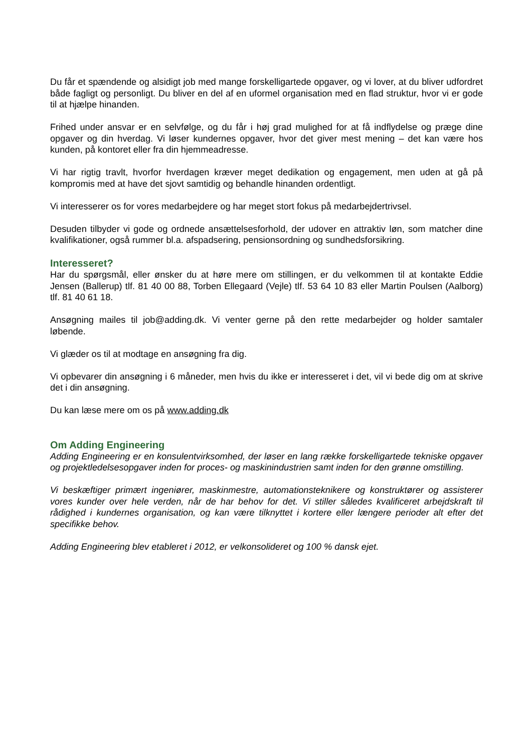Du får et spændende og alsidigt job med mange forskelligartede opgaver, og vi lover, at du bliver udfordret både fagligt og personligt. Du bliver en del af en uformel organisation med en flad struktur, hvor vi er gode til at hjælpe hinanden.
Frihed under ansvar er en selvfølge, og du får i høj grad mulighed for at få indflydelse og præge dine opgaver og din hverdag. Vi løser kundernes opgaver, hvor det giver mest mening – det kan være hos kunden, på kontoret eller fra din hjemmeadresse.
Vi har rigtig travlt, hvorfor hverdagen kræver meget dedikation og engagement, men uden at gå på kompromis med at have det sjovt samtidig og behandle hinanden ordentligt.
Vi interesserer os for vores medarbejdere og har meget stort fokus på medarbejdertrivsel.
Desuden tilbyder vi gode og ordnede ansættelsesforhold, der udover en attraktiv løn, som matcher dine kvalifikationer, også rummer bl.a. afspadsering, pensionsordning og sundhedsforsikring.
Interesseret?
Har du spørgsmål, eller ønsker du at høre mere om stillingen, er du velkommen til at kontakte Eddie Jensen (Ballerup) tlf. 81 40 00 88, Torben Ellegaard (Vejle) tlf. 53 64 10 83 eller Martin Poulsen (Aalborg) tlf. 81 40 61 18.
Ansøgning mailes til job@adding.dk. Vi venter gerne på den rette medarbejder og holder samtaler løbende.
Vi glæder os til at modtage en ansøgning fra dig.
Vi opbevarer din ansøgning i 6 måneder, men hvis du ikke er interesseret i det, vil vi bede dig om at skrive det i din ansøgning.
Du kan læse mere om os på www.adding.dk
Om Adding Engineering
Adding Engineering er en konsulentvirksomhed, der løser en lang række forskelligartede tekniske opgaver og projektledelsesopgaver inden for proces- og maskinindustrien samt inden for den grønne omstilling.
Vi beskæftiger primært ingeniører, maskinmestre, automationsteknikere og konstruktører og assisterer vores kunder over hele verden, når de har behov for det. Vi stiller således kvalificeret arbejdskraft til rådighed i kundernes organisation, og kan være tilknyttet i kortere eller længere perioder alt efter det specifikke behov.
Adding Engineering blev etableret i 2012, er velkonsolideret og 100 % dansk ejet.